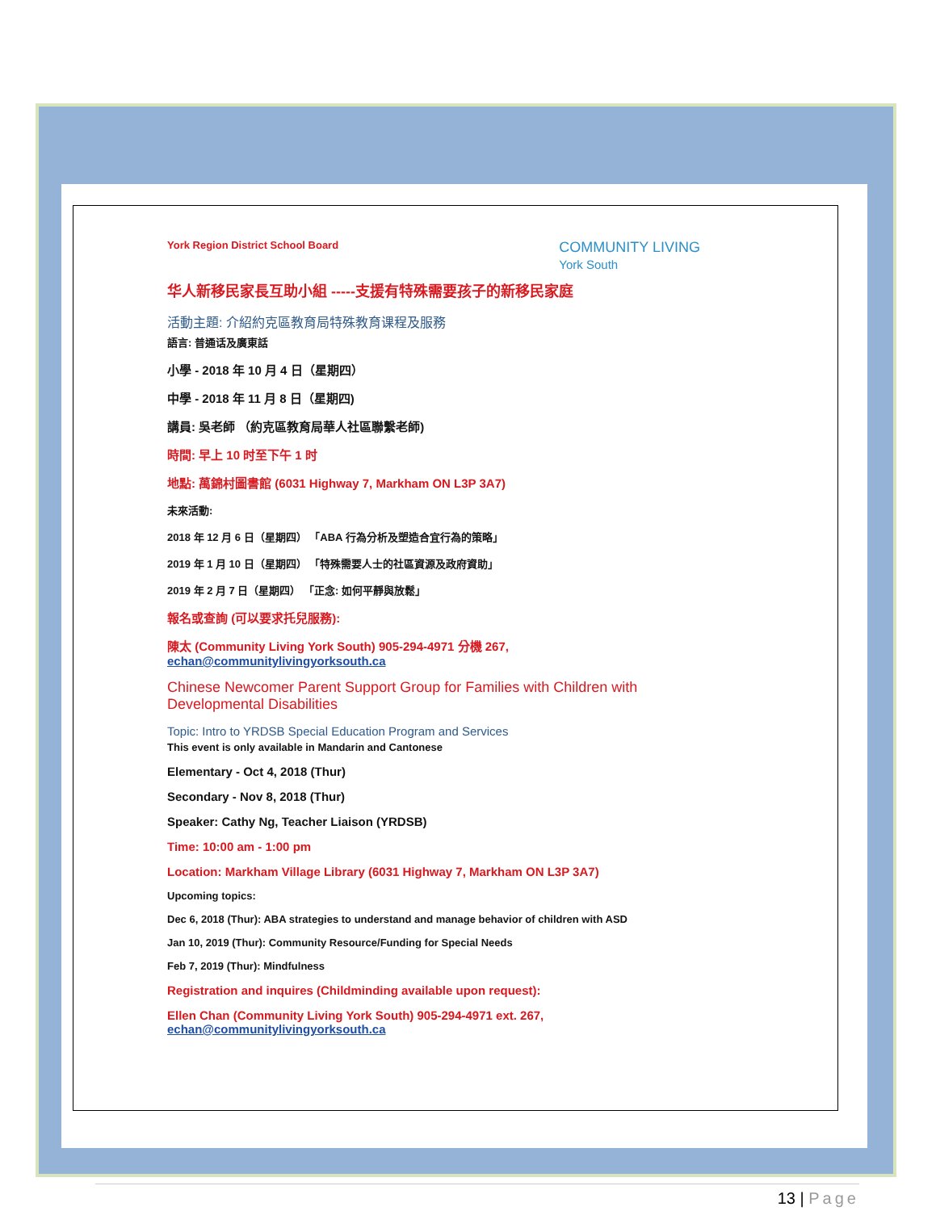York Region District School Board COMMUNITY LIVING
York South
华人新移民家長互助小組 -----支援有特殊需要孩子的新移民家庭
活動主題: 介紹約克區教育局特殊教育课程及服務
語言: 普通话及廣東話
小學 - 2018 年 10 月 4 日（星期四）
中學 - 2018 年 11 月 8 日（星期四)
講員: 吳老師 （約克區教育局華人社區聯繫老師)
時間: 早上 10 时至下午 1 时
地點: 萬錦村圖書館 (6031 Highway 7, Markham ON L3P 3A7)
未來活動:
2018 年 12 月 6 日（星期四） 「ABA 行為分析及塑造合宜行為的策略」
2019 年 1 月 10 日（星期四） 「特殊需要人士的社區資源及政府資助」
2019 年 2 月 7 日（星期四） 「正念: 如何平靜與放鬆」
報名或查詢 (可以要求托兒服務):
陳太 (Community Living York South) 905-294-4971 分機 267,
echan@communitylivingyorksouth.ca
Chinese Newcomer Parent Support Group for Families with Children with Developmental Disabilities
Topic: Intro to YRDSB Special Education Program and Services
This event is only available in Mandarin and Cantonese
Elementary - Oct 4, 2018 (Thur)
Secondary - Nov 8, 2018 (Thur)
Speaker: Cathy Ng, Teacher Liaison (YRDSB)
Time: 10:00 am - 1:00 pm
Location: Markham Village Library (6031 Highway 7, Markham ON L3P 3A7)
Upcoming topics:
Dec 6, 2018 (Thur): ABA strategies to understand and manage behavior of children with ASD
Jan 10, 2019 (Thur): Community Resource/Funding for Special Needs
Feb 7, 2019 (Thur): Mindfulness
Registration and inquires (Childminding available upon request):
Ellen Chan (Community Living York South) 905-294-4971 ext. 267,
echan@communitylivingyorksouth.ca
13 | Page